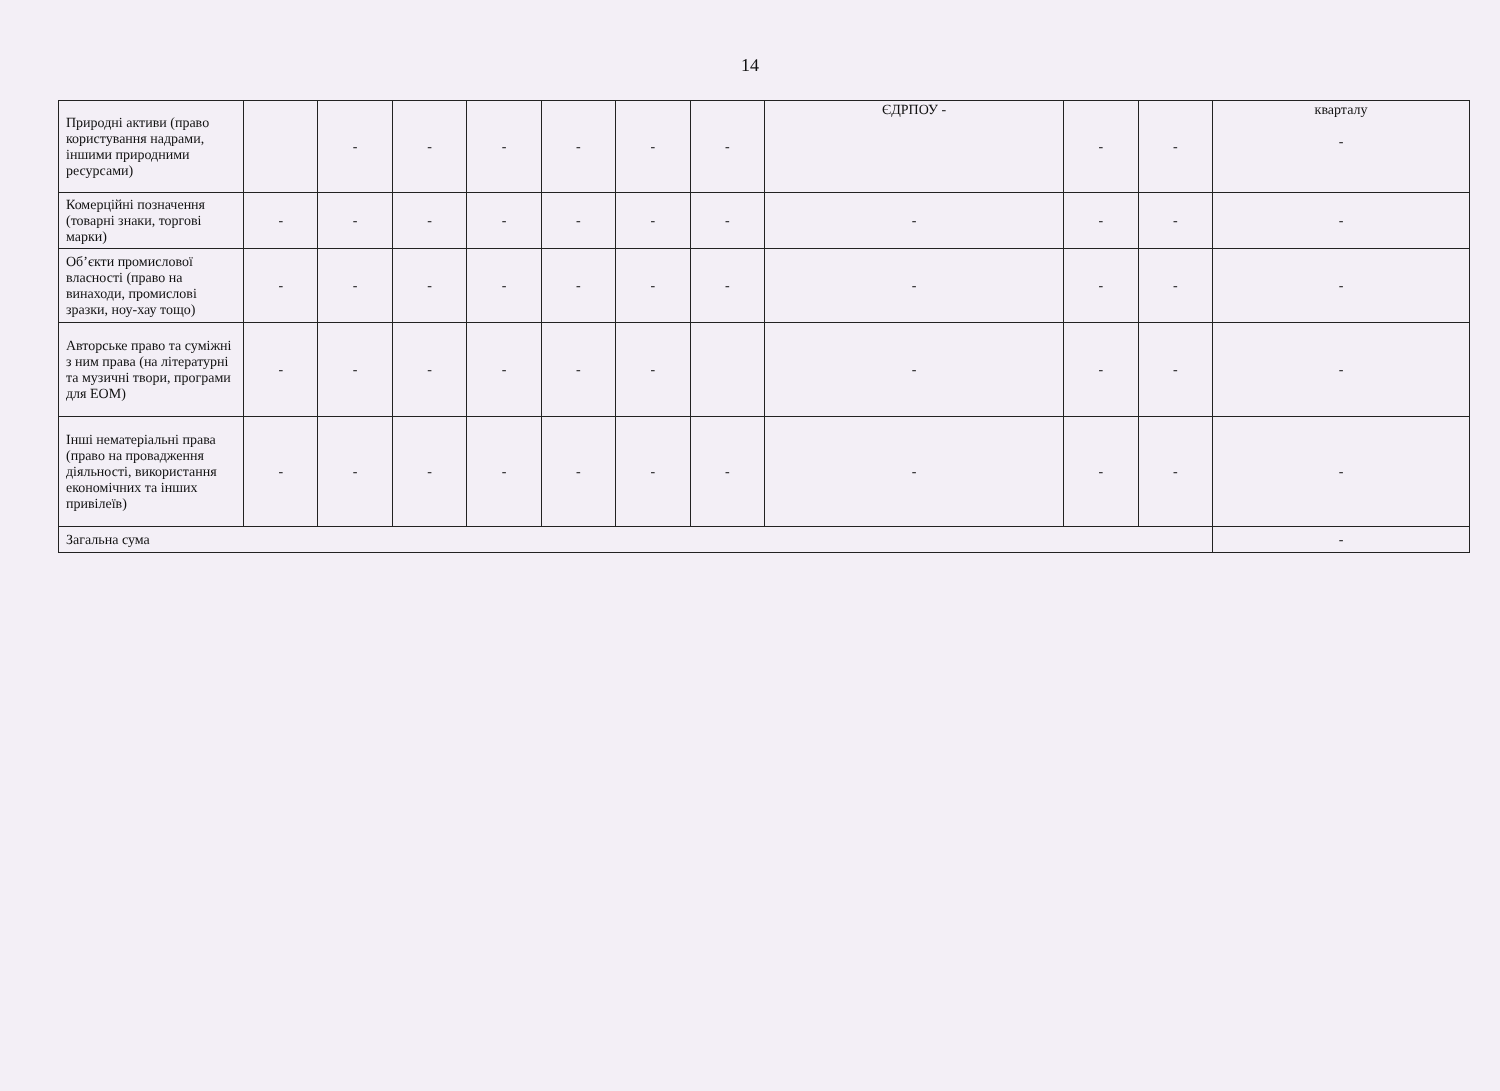14
| Природні активи (право користування надрами, іншими природними ресурсами) | | - | - | - | - | - | - | ЄДРПОУ - | - | - | кварталу - |
| Комерційні позначення (товарні знаки, торгові марки) | - | - | - | - | - | - | - | - | - | - | - |
| Об’єкти промислової власності (право на винаходи, промислові зразки, ноу-хау тощо) | - | - | - | - | - | - | - | - | - | - | - |
| Авторське право та суміжні з ним права (на літературні та музичні твори, програми для ЕОМ) | - | - | - | - | - | - | | - | - | - | - |
| Інші нематеріальні права (право на провадження діяльності, використання економічних та інших привілеїв) | - | - | - | - | - | - | - | - | - | - | - |
| Загальна сума | | | | | | | | | | | - |